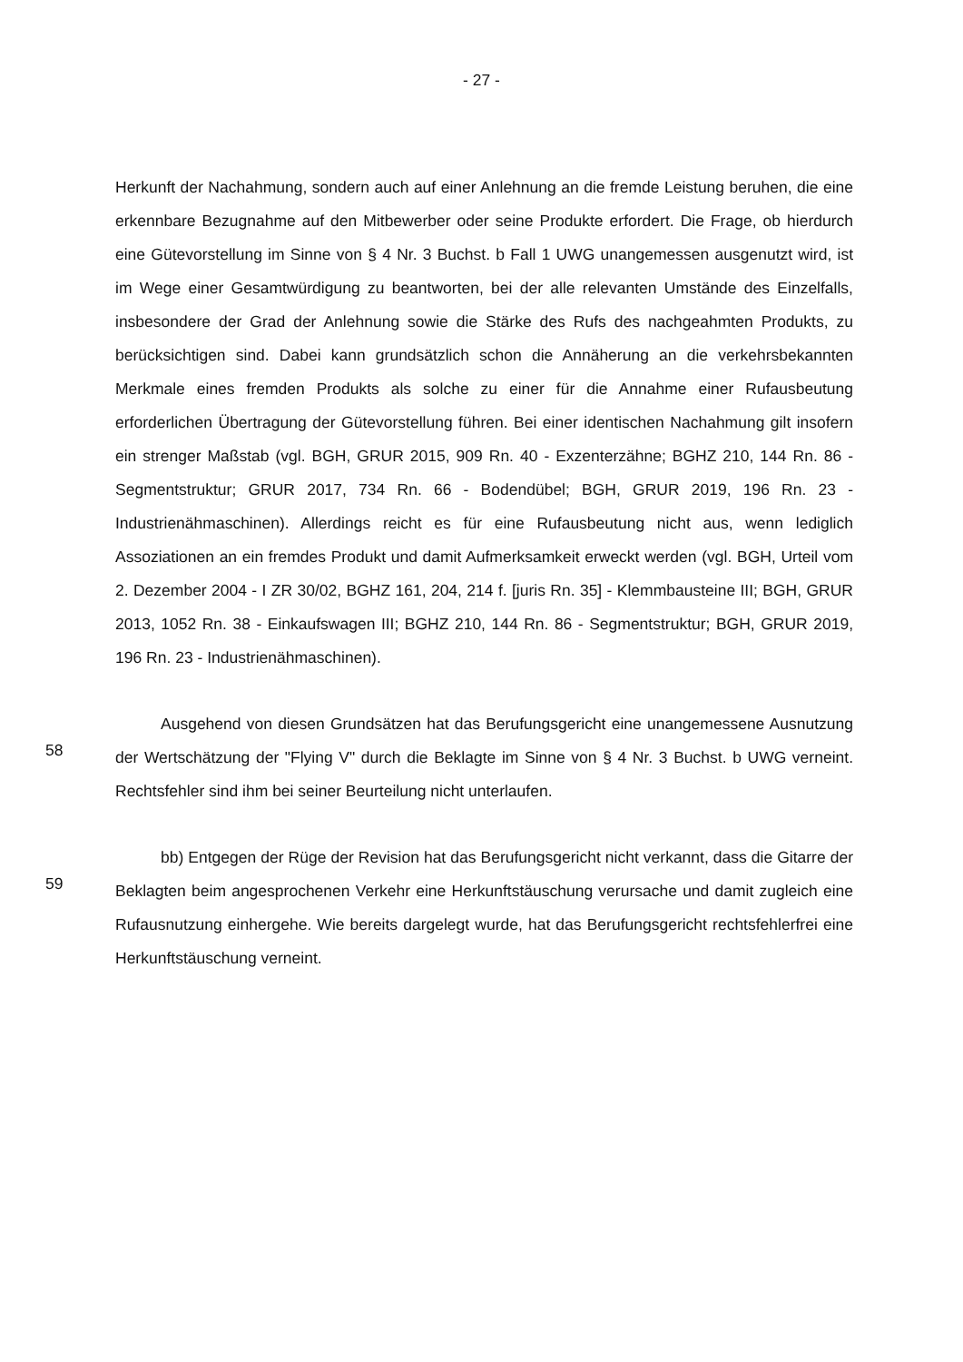- 27 -
Herkunft der Nachahmung, sondern auch auf einer Anlehnung an die fremde Leistung beruhen, die eine erkennbare Bezugnahme auf den Mitbewerber oder seine Produkte erfordert. Die Frage, ob hierdurch eine Gütevorstellung im Sinne von § 4 Nr. 3 Buchst. b Fall 1 UWG unangemessen ausgenutzt wird, ist im Wege einer Gesamtwürdigung zu beantworten, bei der alle relevanten Umstände des Einzelfalls, insbesondere der Grad der Anlehnung sowie die Stärke des Rufs des nachgeahmten Produkts, zu berücksichtigen sind. Dabei kann grundsätzlich schon die Annäherung an die verkehrsbekannten Merkmale eines fremden Produkts als solche zu einer für die Annahme einer Rufausbeutung erforderlichen Übertragung der Gütevorstellung führen. Bei einer identischen Nachahmung gilt insofern ein strenger Maßstab (vgl. BGH, GRUR 2015, 909 Rn. 40 - Exzenterzähne; BGHZ 210, 144 Rn. 86 - Segmentstruktur; GRUR 2017, 734 Rn. 66 - Bodendübel; BGH, GRUR 2019, 196 Rn. 23 - Industrienähmaschinen). Allerdings reicht es für eine Rufausbeutung nicht aus, wenn lediglich Assoziationen an ein fremdes Produkt und damit Aufmerksamkeit erweckt werden (vgl. BGH, Urteil vom 2. Dezember 2004 - I ZR 30/02, BGHZ 161, 204, 214 f. [juris Rn. 35] - Klemmbausteine III; BGH, GRUR 2013, 1052 Rn. 38 - Einkaufswagen III; BGHZ 210, 144 Rn. 86 - Segmentstruktur; BGH, GRUR 2019, 196 Rn. 23 - Industrienähmaschinen).
58
Ausgehend von diesen Grundsätzen hat das Berufungsgericht eine unangemessene Ausnutzung der Wertschätzung der "Flying V" durch die Beklagte im Sinne von § 4 Nr. 3 Buchst. b UWG verneint. Rechtsfehler sind ihm bei seiner Beurteilung nicht unterlaufen.
59
bb) Entgegen der Rüge der Revision hat das Berufungsgericht nicht verkannt, dass die Gitarre der Beklagten beim angesprochenen Verkehr eine Herkunftstäuschung verursache und damit zugleich eine Rufausnutzung einhergehe. Wie bereits dargelegt wurde, hat das Berufungsgericht rechtsfehlerfrei eine Herkunftstäuschung verneint.